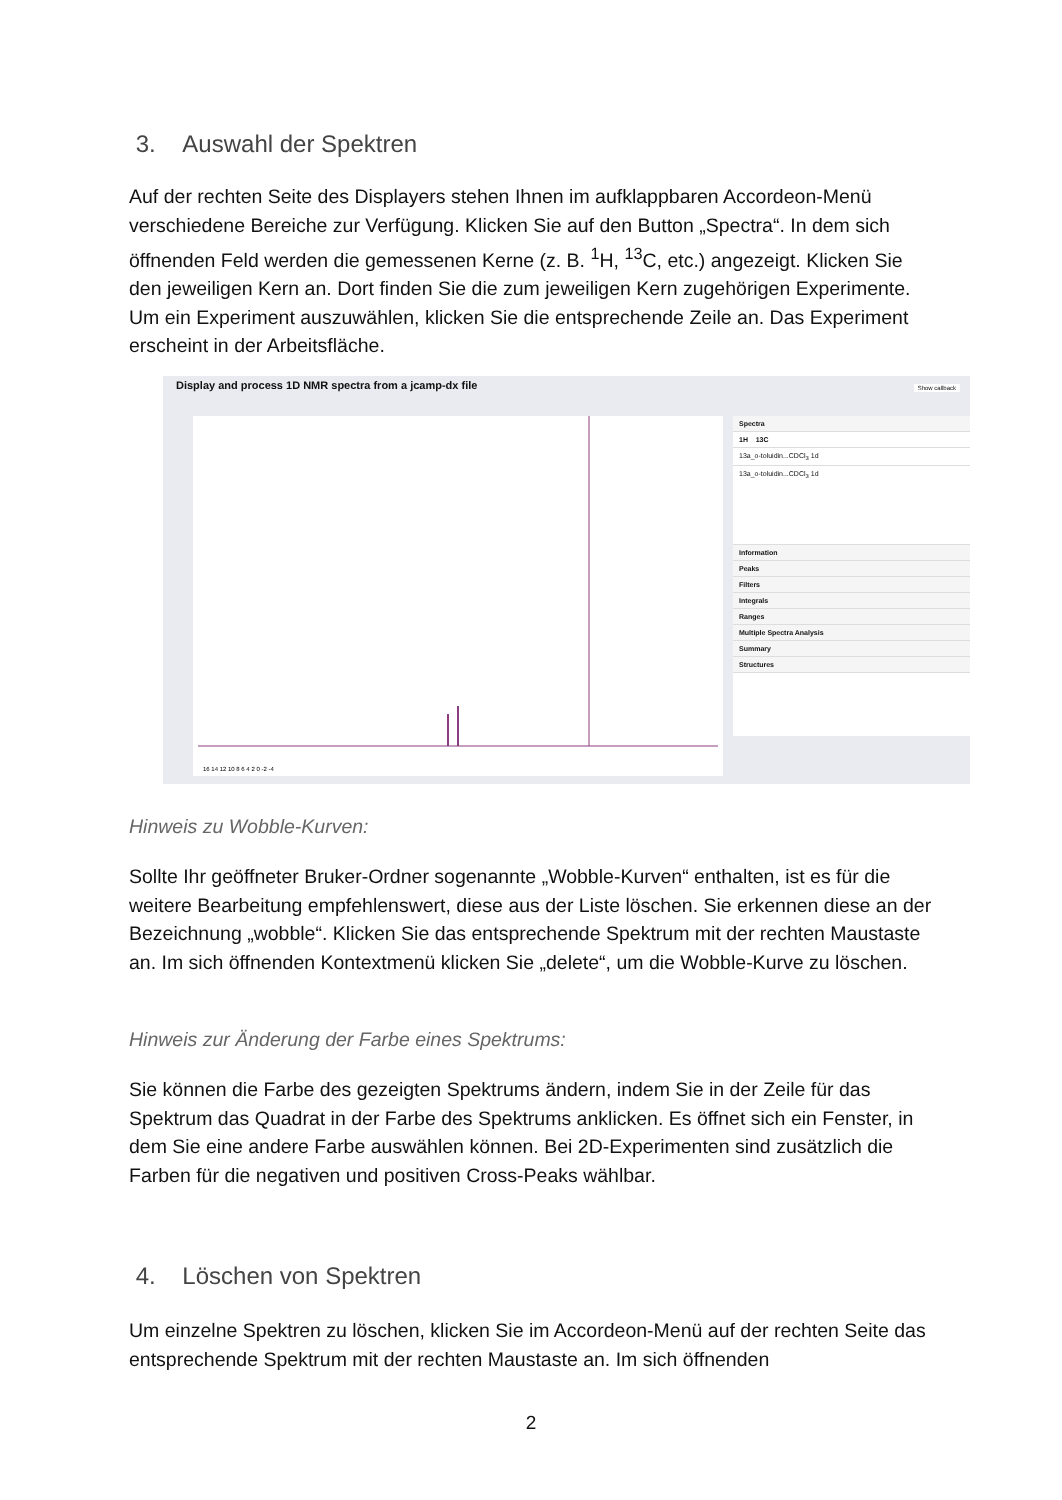3. Auswahl der Spektren
Auf der rechten Seite des Displayers stehen Ihnen im aufklappbaren Accordeon-Menü verschiedene Bereiche zur Verfügung. Klicken Sie auf den Button „Spectra“. In dem sich öffnenden Feld werden die gemessenen Kerne (z. B. <sup>1</sup>H, <sup>13</sup>C, etc.) angezeigt. Klicken Sie den jeweiligen Kern an. Dort finden Sie die zum jeweiligen Kern zugehörigen Experimente. Um ein Experiment auszuwählen, klicken Sie die entsprechende Zeile an. Das Experiment erscheint in der Arbeitsfläche.
Display and process 1D NMR spectra from a jcamp-dx file
Show callback
16 14 12 10 8 6 4 2 0 -2 -4
Spectra
1H 13C
13a_o-toluidin...CDCl<sub>3</sub> 1d
13a_o-toluidin...CDCl<sub>3</sub> 1d
Information
Peaks
Filters
Integrals
Ranges
Multiple Spectra Analysis
Summary
Structures
Hinweis zu Wobble-Kurven:
Sollte Ihr geöffneter Bruker-Ordner sogenannte „Wobble-Kurven“ enthalten, ist es für die weitere Bearbeitung empfehlenswert, diese aus der Liste löschen. Sie erkennen diese an der Bezeichnung „wobble“. Klicken Sie das entsprechende Spektrum mit der rechten Maustaste an. Im sich öffnenden Kontextmenü klicken Sie „delete“, um die Wobble-Kurve zu löschen.
Hinweis zur Änderung der Farbe eines Spektrums:
Sie können die Farbe des gezeigten Spektrums ändern, indem Sie in der Zeile für das Spektrum das Quadrat in der Farbe des Spektrums anklicken. Es öffnet sich ein Fenster, in dem Sie eine andere Farbe auswählen können. Bei 2D-Experimenten sind zusätzlich die Farben für die negativen und positiven Cross-Peaks wählbar.
4. Löschen von Spektren
Um einzelne Spektren zu löschen, klicken Sie im Accordeon-Menü auf der rechten Seite das entsprechende Spektrum mit der rechten Maustaste an. Im sich öffnenden
2